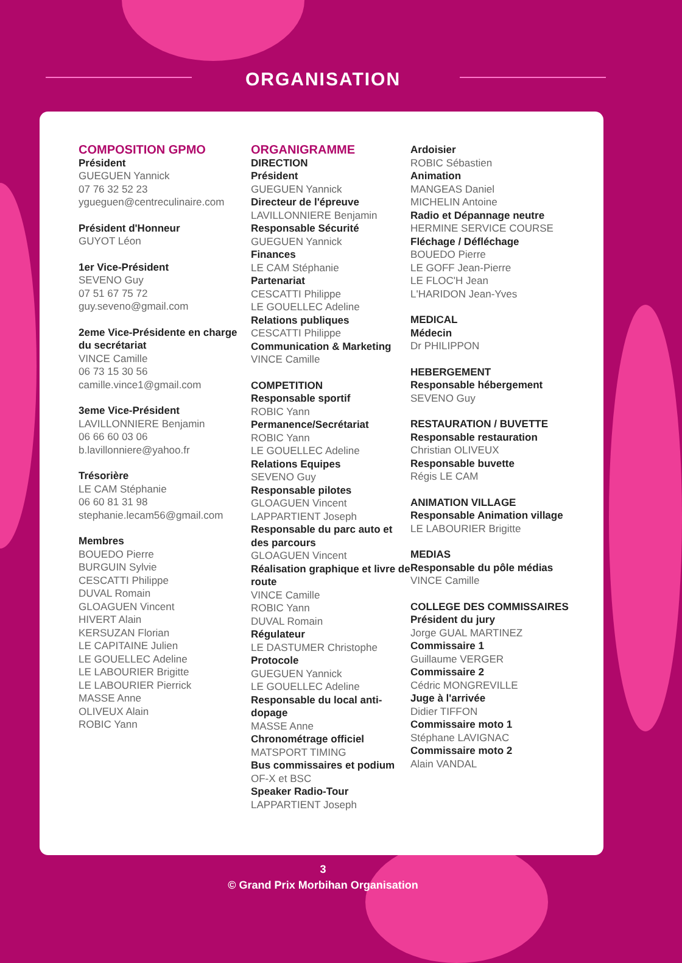ORGANISATION
COMPOSITION GPMO
Président
GUEGUEN Yannick
07 76 32 52 23
ygueguen@centreculinaire.com
Président d'Honneur
GUYOT Léon
1er Vice-Président
SEVENO Guy
07 51 67 75 72
guy.seveno@gmail.com
2eme Vice-Présidente en charge du secrétariat
VINCE Camille
06 73 15 30 56
camille.vince1@gmail.com
3eme Vice-Président
LAVILLONNIERE Benjamin
06 66 60 03 06
b.lavillonniere@yahoo.fr
Trésorière
LE CAM Stéphanie
06 60 81 31 98
stephanie.lecam56@gmail.com
Membres
BOUEDO Pierre
BURGUIN Sylvie
CESCATTI Philippe
DUVAL Romain
GLOAGUEN Vincent
HIVERT Alain
KERSUZAN Florian
LE CAPITAINE Julien
LE GOUELLEC Adeline
LE LABOURIER Brigitte
LE LABOURIER Pierrick
MASSE Anne
OLIVEUX Alain
ROBIC Yann
ORGANIGRAMME
DIRECTION
Président
GUEGUEN Yannick
Directeur de l'épreuve
LAVILLONNIERE Benjamin
Responsable Sécurité
GUEGUEN Yannick
Finances
LE CAM Stéphanie
Partenariat
CESCATTI Philippe
LE GOUELLEC Adeline
Relations publiques
CESCATTI Philippe
Communication & Marketing
VINCE Camille
COMPETITION
Responsable sportif
ROBIC Yann
Permanence/Secrétariat
ROBIC Yann
LE GOUELLEC Adeline
Relations Equipes
SEVENO Guy
Responsable pilotes
GLOAGUEN Vincent
LAPPARTIENT Joseph
Responsable du parc auto et des parcours
GLOAGUEN Vincent
Réalisation graphique et livre de route
VINCE Camille
ROBIC Yann
DUVAL Romain
Régulateur
LE DASTUMER Christophe
Protocole
GUEGUEN Yannick
LE GOUELLEC Adeline
Responsable du local anti-dopage
MASSE Anne
Chronométrage officiel
MATSPORT TIMING
Bus commissaires et podium
OF-X et BSC
Speaker Radio-Tour
LAPPARTIENT Joseph
Ardoisier
ROBIC Sébastien
Animation
MANGEAS Daniel
MICHELIN Antoine
Radio et Dépannage neutre
HERMINE SERVICE COURSE
Fléchage / Défléchage
BOUEDO Pierre
LE GOFF Jean-Pierre
LE FLOC'H Jean
L'HARIDON Jean-Yves
MEDICAL
Médecin
Dr PHILIPPON
HEBERGEMENT
Responsable hébergement
SEVENO Guy
RESTAURATION / BUVETTE
Responsable restauration
Christian OLIVEUX
Responsable buvette
Régis LE CAM
ANIMATION VILLAGE
Responsable Animation village
LE LABOURIER Brigitte
MEDIAS
Responsable du pôle médias
VINCE Camille
COLLEGE DES COMMISSAIRES
Président du jury
Jorge GUAL MARTINEZ
Commissaire 1
Guillaume VERGER
Commissaire 2
Cédric MONGREVILLE
Juge à l'arrivée
Didier TIFFON
Commissaire moto 1
Stéphane LAVIGNAC
Commissaire moto 2
Alain VANDAL
3
© Grand Prix Morbihan Organisation